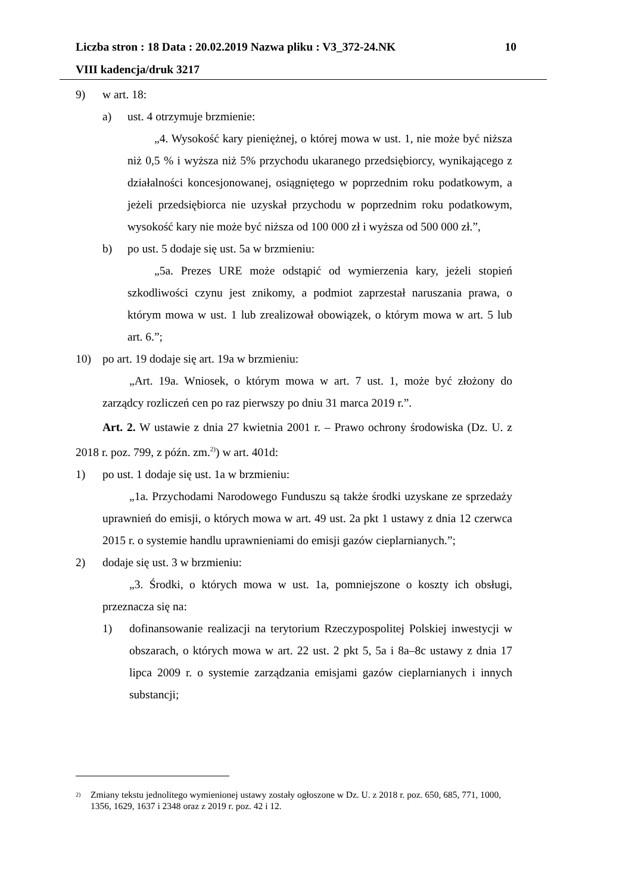Liczba stron : 18 Data : 20.02.2019 Nazwa pliku : V3_372-24.NK 10
VIII kadencja/druk 3217
9) w art. 18:
a) ust. 4 otrzymuje brzmienie:
„4. Wysokość kary pieniężnej, o której mowa w ust. 1, nie może być niższa niż 0,5 % i wyższa niż 5% przychodu ukaranego przedsiębiorcy, wynikającego z działalności koncesjonowanej, osiągniętego w poprzednim roku podatkowym, a jeżeli przedsiębiorca nie uzyskał przychodu w poprzednim roku podatkowym, wysokość kary nie może być niższa od 100 000 zł i wyższa od 500 000 zł.”,
b) po ust. 5 dodaje się ust. 5a w brzmieniu:
„5a. Prezes URE może odstąpić od wymierzenia kary, jeżeli stopień szkodliwości czynu jest znikomy, a podmiot zaprzestał naruszania prawa, o którym mowa w ust. 1 lub zrealizował obowiązek, o którym mowa w art. 5 lub art. 6.”;
10) po art. 19 dodaje się art. 19a w brzmieniu:
„Art. 19a. Wniosek, o którym mowa w art. 7 ust. 1, może być złożony do zarządcy rozliczeń cen po raz pierwszy po dniu 31 marca 2019 r.”.
Art. 2. W ustawie z dnia 27 kwietnia 2001 r. – Prawo ochrony środowiska (Dz. U. z 2018 r. poz. 799, z późn. zm.<sup>2)</sup>) w art. 401d:
1) po ust. 1 dodaje się ust. 1a w brzmieniu:
„1a. Przychodami Narodowego Funduszu są także środki uzyskane ze sprzedaży uprawnień do emisji, o których mowa w art. 49 ust. 2a pkt 1 ustawy z dnia 12 czerwca 2015 r. o systemie handlu uprawnieniami do emisji gazów cieplarnianych.”;
2) dodaje się ust. 3 w brzmieniu:
„3. Środki, o których mowa w ust. 1a, pomniejszone o koszty ich obsługi, przeznacza się na:
1) dofinansowanie realizacji na terytorium Rzeczypospolitej Polskiej inwestycji w obszarach, o których mowa w art. 22 ust. 2 pkt 5, 5a i 8a–8c ustawy z dnia 17 lipca 2009 r. o systemie zarządzania emisjami gazów cieplarnianych i innych substancji;
<sup>2)</sup> Zmiany tekstu jednolitego wymienionej ustawy zostały ogłoszone w Dz. U. z 2018 r. poz. 650, 685, 771, 1000, 1356, 1629, 1637 i 2348 oraz z 2019 r. poz. 42 i 12.